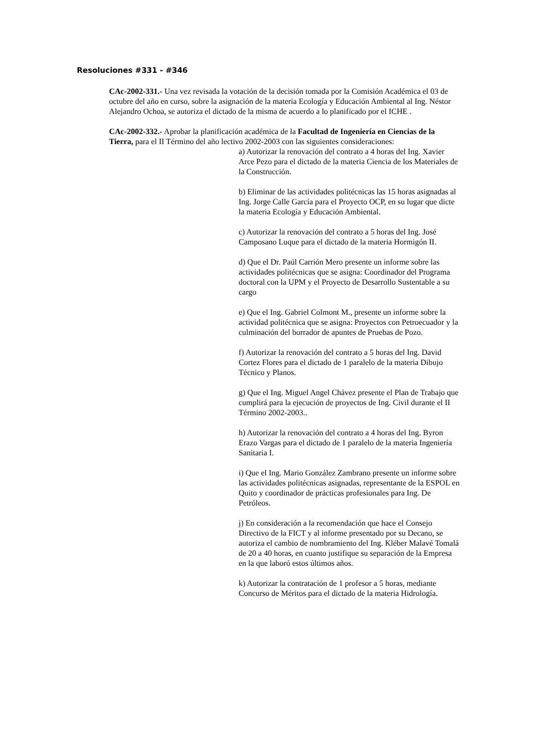Resoluciones #331 - #346
CAc-2002-331.- Una vez revisada la votación de la decisión tomada por la Comisión Académica el 03 de octubre del año en curso, sobre la asignación de la materia Ecología y Educación Ambiental al Ing. Néstor Alejandro Ochoa, se autoriza el dictado de la misma de acuerdo a lo planificado por el ICHE .
CAc-2002-332.- Aprobar la planificación académica de la Facultad de Ingeniería en Ciencias de la Tierra, para el II Término del año lectivo 2002-2003 con las siguientes consideraciones:
a) Autorizar la renovación del contrato a 4 horas del Ing. Xavier Arce Pezo para el dictado de la materia Ciencia de los Materiales de la Construcción.
b) Eliminar de las actividades politécnicas las 15 horas asignadas al Ing. Jorge Calle García para el Proyecto OCP, en su lugar que dicte la materia Ecología y Educación Ambiental.
c) Autorizar la renovación del contrato a 5 horas del Ing. José Camposano Luque para el dictado de la materia Hormigón II.
d) Que el Dr. Paúl Carrión Mero presente un informe sobre las actividades politécnicas que se asigna: Coordinador del Programa doctoral con la UPM y el Proyecto de Desarrollo Sustentable a su cargo
e) Que el Ing. Gabriel Colmont M., presente un informe sobre la actividad politécnica que se asigna: Proyectos con Petroecuador y la culminación del borrador de apuntes de Pruebas de Pozo.
f) Autorizar la renovación del contrato a 5 horas del Ing. David Cortez Flores para el dictado de 1 paralelo de la materia Dibujo Técnico y Planos.
g) Que el Ing. Miguel Angel Chávez presente el Plan de Trabajo que cumplirá para la ejecución de proyectos de Ing. Civil durante el II Término 2002-2003..
h) Autorizar la renovación del contrato a 4 horas del Ing. Byron Erazo Vargas para el dictado de 1 paralelo de la materia Ingeniería Sanitaria I.
i) Que el Ing. Mario González Zambrano presente un informe sobre las actividades politécnicas asignadas, representante de la ESPOL en Quito y coordinador de prácticas profesionales para Ing. De Petróleos.
j) En consideración a la recomendación que hace el Consejo Directivo de la FICT y al informe presentado por su Decano, se autoriza el cambio de nombramiento del Ing. Kléber Malavé Tomalá de 20 a 40 horas, en cuanto justifique su separación de la Empresa en la que laboró estos últimos años.
k) Autorizar la contratación de 1 profesor a 5 horas, mediante Concurso de Méritos para el dictado de la materia Hidrología.